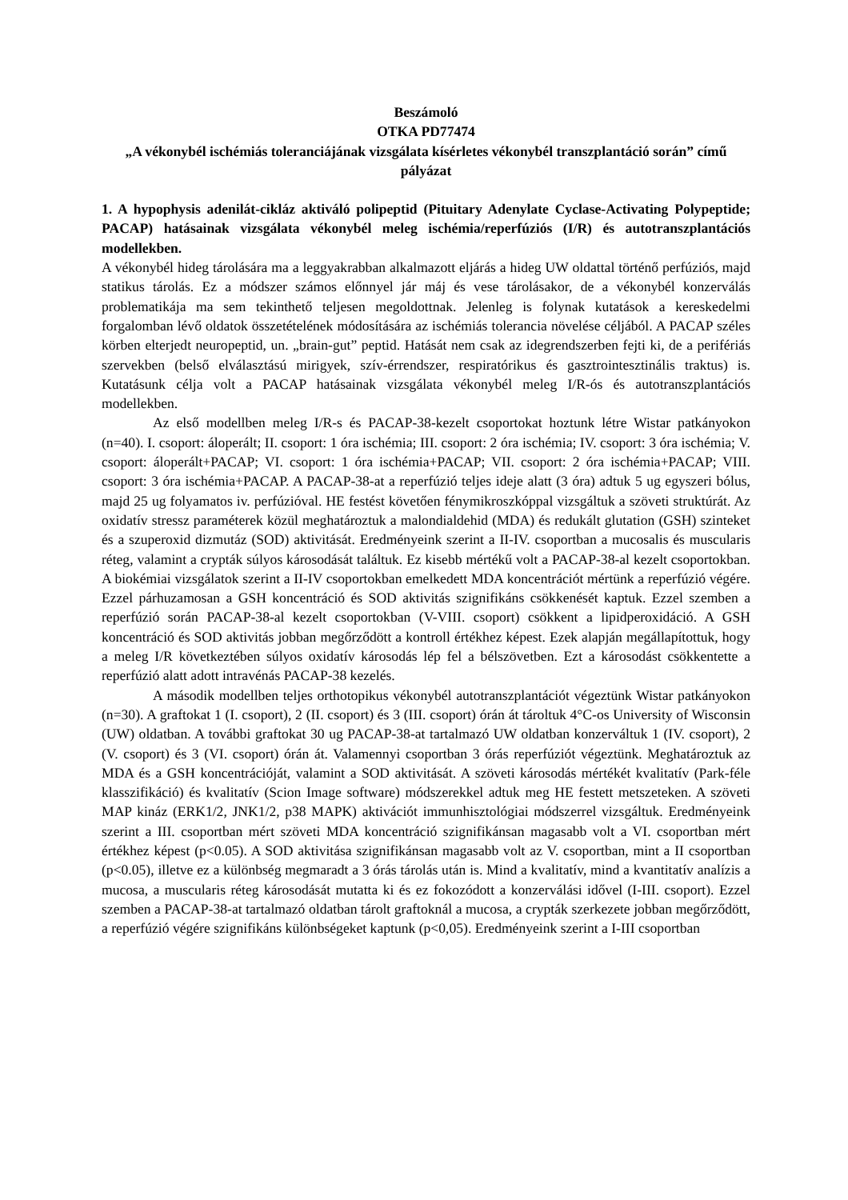Beszámoló
OTKA PD77474
„A vékonybél ischémiás toleranciájának vizsgálata kísérletes vékonybél transzplantáció során” című pályázat
1. A hypophysis adenilát-cikláz aktiváló polipeptid (Pituitary Adenylate Cyclase-Activating Polypeptide; PACAP) hatásainak vizsgálata vékonybél meleg ischémia/reperfúziós (I/R) és autotranszplantációs modellekben.
A vékonybél hideg tárolására ma a leggyakrabban alkalmazott eljárás a hideg UW oldattal történő perfúziós, majd statikus tárolás. Ez a módszer számos előnnyel jár máj és vese tárolásakor, de a vékonybél konzerválás problematikája ma sem tekinthető teljesen megoldottnak. Jelenleg is folynak kutatások a kereskedelmi forgalomban lévő oldatok összetételének módosítására az ischémiás tolerancia növelése céljából. A PACAP széles körben elterjedt neuropeptid, un. „brain-gut” peptid. Hatását nem csak az idegrendszerben fejti ki, de a perifériás szervekben (belső elválasztású mirigyek, szív-érrendszer, respiratórikus és gasztrointesztinális traktus) is. Kutatásunk célja volt a PACAP hatásainak vizsgálata vékonybél meleg I/R-ós és autotranszplantációs modellekben.
Az első modellben meleg I/R-s és PACAP-38-kezelt csoportokat hoztunk létre Wistar patkányokon (n=40). I. csoport: áloperált; II. csoport: 1 óra ischémia; III. csoport: 2 óra ischémia; IV. csoport: 3 óra ischémia; V. csoport: áloperált+PACAP; VI. csoport: 1 óra ischémia+PACAP; VII. csoport: 2 óra ischémia+PACAP; VIII. csoport: 3 óra ischémia+PACAP. A PACAP-38-at a reperfúzió teljes ideje alatt (3 óra) adtuk 5 ug egyszeri bólus, majd 25 ug folyamatos iv. perfúzióval. HE festést követően fénymikroszkóppal vizsgáltuk a szöveti struktúrát. Az oxidatív stressz paraméterek közül meghatároztuk a malondialdehid (MDA) és redukált glutation (GSH) szinteket és a szuperoxid dizmutáz (SOD) aktivitását. Eredményeink szerint a II-IV. csoportban a mucosalis és muscularis réteg, valamint a crypták súlyos károsodását találtuk. Ez kisebb mértékű volt a PACAP-38-al kezelt csoportokban. A biokémiai vizsgálatok szerint a II-IV csoportokban emelkedett MDA koncentrációt mértünk a reperfúzió végére. Ezzel párhuzamosan a GSH koncentráció és SOD aktivitás szignifikáns csökkenését kaptuk. Ezzel szemben a reperfúzió során PACAP-38-al kezelt csoportokban (V-VIII. csoport) csökkent a lipidperoxidáció. A GSH koncentráció és SOD aktivitás jobban megőrződött a kontroll értékhez képest. Ezek alapján megállapítottuk, hogy a meleg I/R következtében súlyos oxidatív károsodás lép fel a bélszövetben. Ezt a károsodást csökkentette a reperfúzió alatt adott intravénás PACAP-38 kezelés.
A második modellben teljes orthotopikus vékonybél autotranszplantációt végeztünk Wistar patkányokon (n=30). A graftokat 1 (I. csoport), 2 (II. csoport) és 3 (III. csoport) órán át tároltuk 4°C-os University of Wisconsin (UW) oldatban. A további graftokat 30 ug PACAP-38-at tartalmazó UW oldatban konzerváltuk 1 (IV. csoport), 2 (V. csoport) és 3 (VI. csoport) órán át. Valamennyi csoportban 3 órás reperfúziót végeztünk. Meghatároztuk az MDA és a GSH koncentrációját, valamint a SOD aktivitását. A szöveti károsodás mértékét kvalitatív (Park-féle klasszifikáció) és kvalitatív (Scion Image software) módszerekkel adtuk meg HE festett metszeteken. A szöveti MAP kináz (ERK1/2, JNK1/2, p38 MAPK) aktivációt immunhisztológiai módszerrel vizsgáltuk. Eredményeink szerint a III. csoportban mért szöveti MDA koncentráció szignifikánsan magasabb volt a VI. csoportban mért értékhez képest (p<0.05). A SOD aktivitása szignifikánsan magasabb volt az V. csoportban, mint a II csoportban (p<0.05), illetve ez a különbség megmaradt a 3 órás tárolás után is. Mind a kvalitatív, mind a kvantitatív analízis a mucosa, a muscularis réteg károsodását mutatta ki és ez fokozódott a konzerválási idővel (I-III. csoport). Ezzel szemben a PACAP-38-at tartalmazó oldatban tárolt graftoknál a mucosa, a crypták szerkezete jobban megőrződött, a reperfúzió végére szignifikáns különbségeket kaptunk (p<0,05). Eredményeink szerint a I-III csoportban